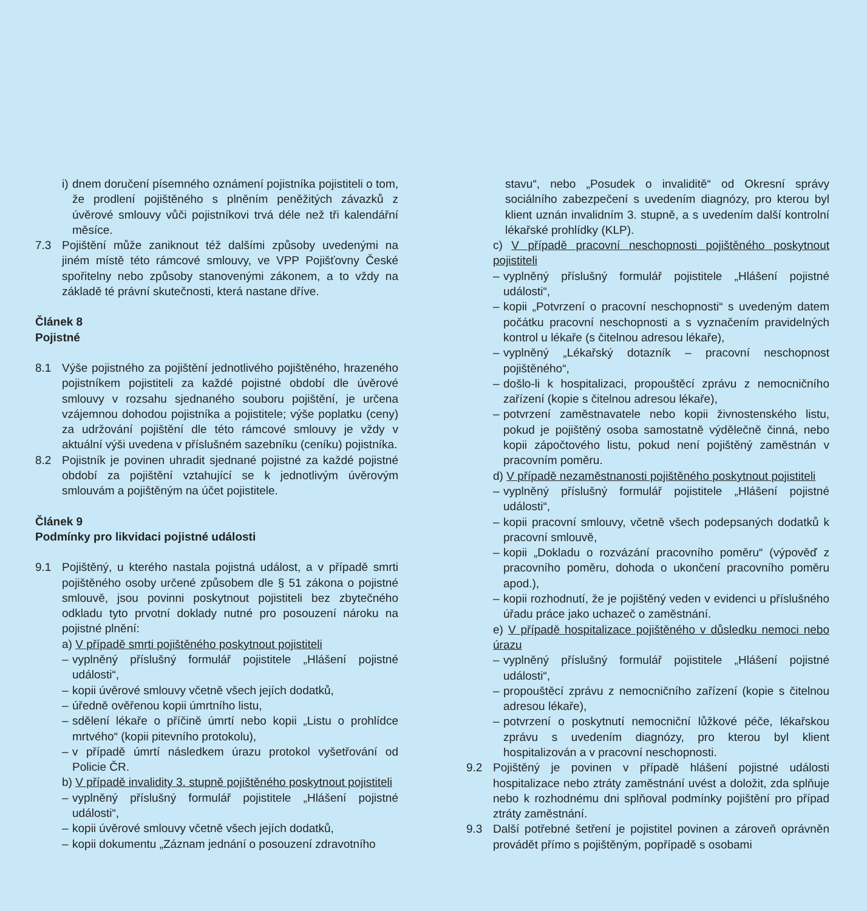i) dnem doručení písemného oznámení pojistníka pojistiteli o tom, že prodlení pojištěného s plněním peněžitých závazků z úvěrové smlouvy vůči pojistníkovi trvá déle než tři kalendářní měsíce.
7.3 Pojištění může zaniknout též dalšími způsoby uvedenými na jiném místě této rámcové smlouvy, ve VPP Pojišťovny České spořitelny nebo způsoby stanovenými zákonem, a to vždy na základě té právní skutečnosti, která nastane dříve.
Článek 8
Pojistné
8.1 Výše pojistného za pojištění jednotlivého pojištěného, hrazeného pojistníkem pojistiteli za každé pojistné období dle úvěrové smlouvy v rozsahu sjednaného souboru pojištění, je určena vzájemnou dohodou pojistníka a pojistitele; výše poplatku (ceny) za udržování pojištění dle této rámcové smlouvy je vždy v aktuální výši uvedena v příslušném sazebníku (ceníku) pojistníka.
8.2 Pojistník je povinen uhradit sjednané pojistné za každé pojistné období za pojištění vztahující se k jednotlivým úvěrovým smlouvám a pojištěným na účet pojistitele.
Článek 9
Podmínky pro likvidaci pojistné události
9.1 Pojištěný, u kterého nastala pojistná událost, a v případě smrti pojištěného osoby určené způsobem dle § 51 zákona o pojistné smlouvě, jsou povinni poskytnout pojistiteli bez zbytečného odkladu tyto prvotní doklady nutné pro posouzení nároku na pojistné plnění:
a) V případě smrti pojištěného poskytnout pojistiteli
– vyplněný příslušný formulář pojistitele „Hlášení pojistné události“,
– kopii úvěrové smlouvy včetně všech jejích dodatků,
– úředně ověřenou kopii úmrtního listu,
– sdělení lékaře o příčině úmrtí nebo kopii „Listu o prohlídce mrtvého“ (kopii pitevního protokolu),
– v případě úmrtí následkem úrazu protokol vyšetřování od Policie ČR.
b) V případě invalidity 3. stupně pojištěného poskytnout pojistiteli
– vyplněný příslušný formulář pojistitele „Hlášení pojistné události“,
– kopii úvěrové smlouvy včetně všech jejích dodatků,
– kopii dokumentu „Záznam jednání o posouzení zdravotního
stavu“, nebo „Posudek o invaliditě“ od Okresní správy sociálního zabezpečení s uvedením diagnózy, pro kterou byl klient uznán invalidním 3. stupně, a s uvedením další kontrolní lékařské prohlídky (KLP).
c) V případě pracovní neschopnosti pojištěného poskytnout pojistiteli
– vyplněný příslušný formulář pojistitele „Hlášení pojistné události“,
– kopii „Potvrzení o pracovní neschopnosti“ s uvedeným datem počátku pracovní neschopnosti a s vyznačením pravidelných kontrol u lékaře (s čitelnou adresou lékaře),
– vyplněný „Lékařský dotazník – pracovní neschopnost pojištěného“,
– došlo-li k hospitalizaci, propouštěcí zprávu z nemocničního zařízení (kopie s čitelnou adresou lékaře),
– potvrzení zaměstnavatele nebo kopii živnostenského listu, pokud je pojištěný osoba samostatně výdělečně činná, nebo kopii zápočtového listu, pokud není pojištěný zaměstnán v pracovním poměru.
d) V případě nezaměstnanosti pojištěného poskytnout pojistiteli
– vyplněný příslušný formulář pojistitele „Hlášení pojistné události“,
– kopii pracovní smlouvy, včetně všech podepsaných dodatků k pracovní smlouvě,
– kopii „Dokladu o rozvázání pracovního poměru“ (výpověď z pracovního poměru, dohoda o ukončení pracovního poměru apod.),
– kopii rozhodnutí, že je pojištěný veden v evidenci u příslušného úřadu práce jako uchazeč o zaměstnání.
e) V případě hospitalizace pojištěného v důsledku nemoci nebo úrazu
– vyplněný příslušný formulář pojistitele „Hlášení pojistné události“,
– propouštěcí zprávu z nemocničního zařízení (kopie s čitelnou adresou lékaře),
– potvrzení o poskytnutí nemocniční lůžkové péče, lékařskou zprávu s uvedením diagnózy, pro kterou byl klient hospitalizován a v pracovní neschopnosti.
9.2 Pojištěný je povinen v případě hlášení pojistné události hospitalizace nebo ztráty zaměstnání uvést a doložit, zda splňuje nebo k rozhodnému dni splňoval podmínky pojištění pro případ ztráty zaměstnání.
9.3 Další potřebné šetření je pojistitel povinen a zároveň oprávněn provádět přímo s pojištěným, popřípadě s osobami